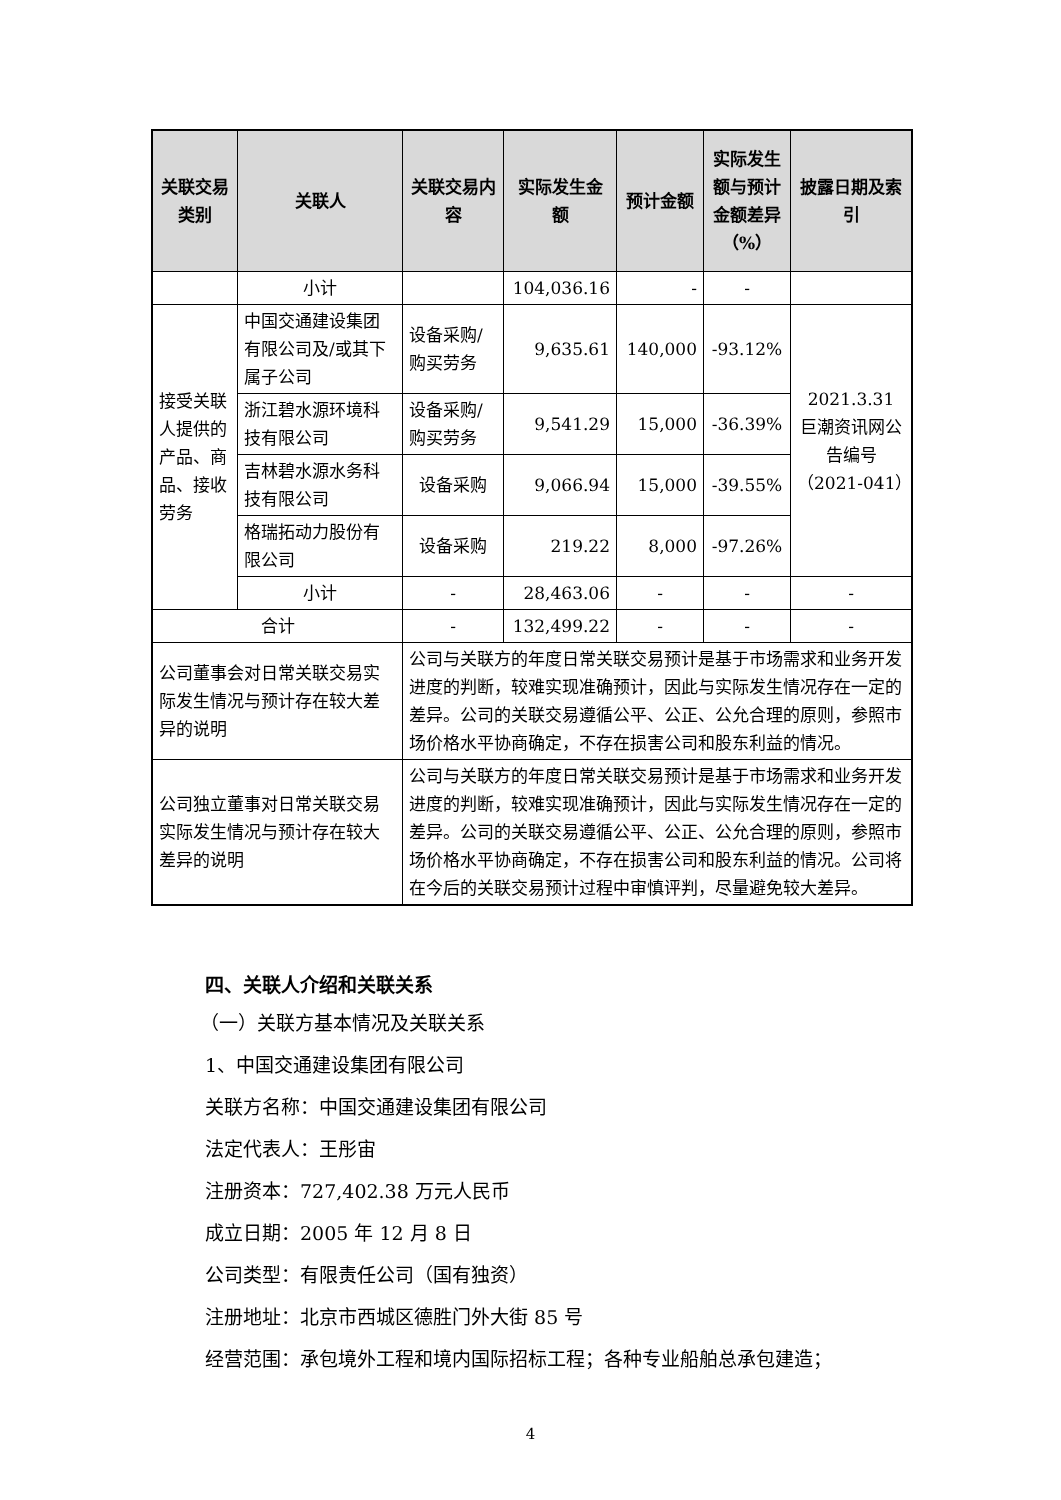| 关联交易类别 | 关联人 | 关联交易内容 | 实际发生金额 | 预计金额 | 实际发生额与预计金额差异（%） | 披露日期及索引 |
| --- | --- | --- | --- | --- | --- | --- |
| | 小计 | | 104,036.16 | - | - | |
| 接受关联人提供的产品、商品、接收劳务 | 中国交通建设集团有限公司及/或其下属子公司 | 设备采购/购买劳务 | 9,635.61 | 140,000 | -93.12% | 2021.3.31 巨潮资讯网公告编号（2021-041） |
| | 浙江碧水源环境科技有限公司 | 设备采购/购买劳务 | 9,541.29 | 15,000 | -36.39% | |
| | 吉林碧水源水务科技有限公司 | 设备采购 | 9,066.94 | 15,000 | -39.55% | |
| | 格瑞拓动力股份有限公司 | 设备采购 | 219.22 | 8,000 | -97.26% | |
| | 小计 | - | 28,463.06 | - | - | - |
| 合计 | | - | 132,499.22 | - | - | - |
| 公司董事会对日常关联交易实际发生情况与预计存在较大差异的说明 | | 公司与关联方的年度日常关联交易预计是基于市场需求和业务开发进度的判断，较难实现准确预计，因此与实际发生情况存在一定的差异。公司的关联交易遵循公平、公正、公允合理的原则，参照市场价格水平协商确定，不存在损害公司和股东利益的情况。 | | | | |
| 公司独立董事对日常关联交易实际发生情况与预计存在较大差异的说明 | | 公司与关联方的年度日常关联交易预计是基于市场需求和业务开发进度的判断，较难实现准确预计，因此与实际发生情况存在一定的差异。公司的关联交易遵循公平、公正、公允合理的原则，参照市场价格水平协商确定，不存在损害公司和股东利益的情况。公司将在今后的关联交易预计过程中审慎评判，尽量避免较大差异。 | | | | |
四、关联人介绍和关联关系
（一）关联方基本情况及关联关系
1、中国交通建设集团有限公司
关联方名称：中国交通建设集团有限公司
法定代表人：王彤宙
注册资本：727,402.38 万元人民币
成立日期：2005 年 12 月 8 日
公司类型：有限责任公司（国有独资）
注册地址：北京市西城区德胜门外大街 85 号
经营范围：承包境外工程和境内国际招标工程；各种专业船舶总承包建造；
4